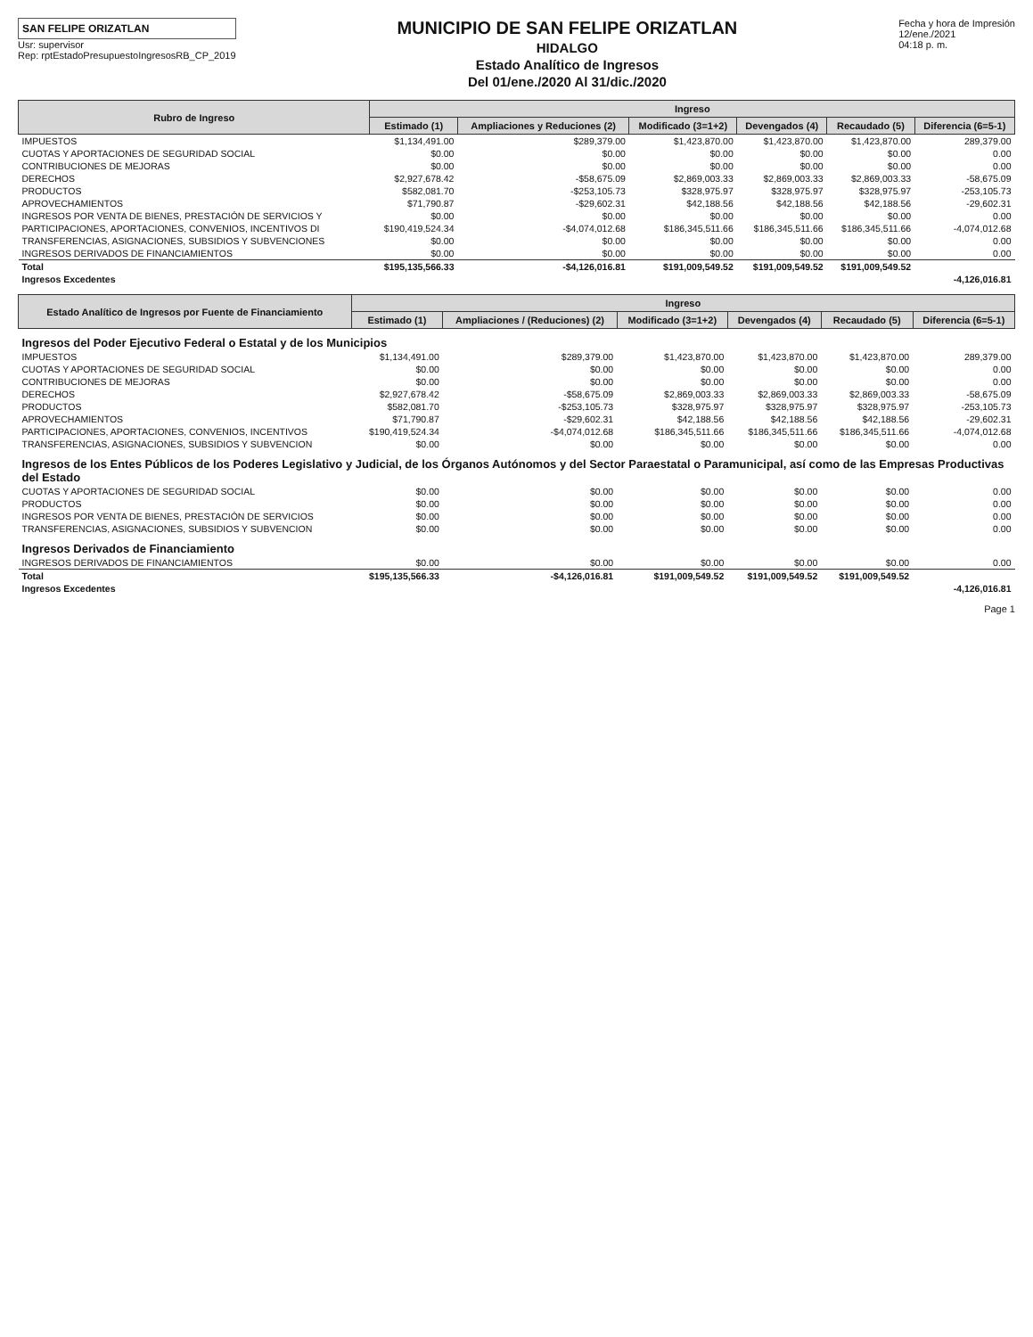SAN FELIPE ORIZATLAN
Usr: supervisor
Rep: rptEstadoPresupuestoIngresosRB_CP_2019
MUNICIPIO DE SAN FELIPE ORIZATLAN
HIDALGO
Estado Analítico de Ingresos
Del 01/ene./2020 Al 31/dic./2020
Fecha y hora de Impresión
12/ene./2021
04:18 p. m.
| Rubro de Ingreso | Ingreso | | | | | |
| --- | --- | --- | --- | --- | --- | --- |
| | Estimado (1) | Ampliaciones y Reduciones (2) | Modificado (3=1+2) | Devengados (4) | Recaudado (5) | Diferencia (6=5-1) |
| IMPUESTOS | $1,134,491.00 | $289,379.00 | $1,423,870.00 | $1,423,870.00 | $1,423,870.00 | 289,379.00 |
| CUOTAS Y APORTACIONES DE SEGURIDAD SOCIAL | $0.00 | $0.00 | $0.00 | $0.00 | $0.00 | 0.00 |
| CONTRIBUCIONES DE MEJORAS | $0.00 | $0.00 | $0.00 | $0.00 | $0.00 | 0.00 |
| DERECHOS | $2,927,678.42 | -$58,675.09 | $2,869,003.33 | $2,869,003.33 | $2,869,003.33 | -58,675.09 |
| PRODUCTOS | $582,081.70 | -$253,105.73 | $328,975.97 | $328,975.97 | $328,975.97 | -253,105.73 |
| APROVECHAMIENTOS | $71,790.87 | -$29,602.31 | $42,188.56 | $42,188.56 | $42,188.56 | -29,602.31 |
| INGRESOS POR VENTA DE BIENES, PRESTACIÓN DE SERVICIOS Y | $0.00 | $0.00 | $0.00 | $0.00 | $0.00 | 0.00 |
| PARTICIPACIONES, APORTACIONES, CONVENIOS, INCENTIVOS DI | $190,419,524.34 | -$4,074,012.68 | $186,345,511.66 | $186,345,511.66 | $186,345,511.66 | -4,074,012.68 |
| TRANSFERENCIAS, ASIGNACIONES, SUBSIDIOS Y SUBVENCIONES | $0.00 | $0.00 | $0.00 | $0.00 | $0.00 | 0.00 |
| INGRESOS DERIVADOS DE FINANCIAMIENTOS | $0.00 | $0.00 | $0.00 | $0.00 | $0.00 | 0.00 |
| Total | $195,135,566.33 | -$4,126,016.81 | $191,009,549.52 | $191,009,549.52 | $191,009,549.52 | |
| Ingresos Excedentes | | | | | | -4,126,016.81 |
| Estado Analítico de Ingresos por Fuente de Financiamiento | Ingreso | | | | | |
| --- | --- | --- | --- | --- | --- | --- |
| | Estimado (1) | Ampliaciones / (Reduciones) (2) | Modificado (3=1+2) | Devengados (4) | Recaudado (5) | Diferencia (6=5-1) |
| Ingresos del Poder Ejecutivo Federal o Estatal y de los Municipios | | | | | | |
| IMPUESTOS | $1,134,491.00 | $289,379.00 | $1,423,870.00 | $1,423,870.00 | $1,423,870.00 | 289,379.00 |
| CUOTAS Y APORTACIONES DE SEGURIDAD SOCIAL | $0.00 | $0.00 | $0.00 | $0.00 | $0.00 | 0.00 |
| CONTRIBUCIONES DE MEJORAS | $0.00 | $0.00 | $0.00 | $0.00 | $0.00 | 0.00 |
| DERECHOS | $2,927,678.42 | -$58,675.09 | $2,869,003.33 | $2,869,003.33 | $2,869,003.33 | -58,675.09 |
| PRODUCTOS | $582,081.70 | -$253,105.73 | $328,975.97 | $328,975.97 | $328,975.97 | -253,105.73 |
| APROVECHAMIENTOS | $71,790.87 | -$29,602.31 | $42,188.56 | $42,188.56 | $42,188.56 | -29,602.31 |
| PARTICIPACIONES, APORTACIONES, CONVENIOS, INCENTIVOS | $190,419,524.34 | -$4,074,012.68 | $186,345,511.66 | $186,345,511.66 | $186,345,511.66 | -4,074,012.68 |
| TRANSFERENCIAS, ASIGNACIONES, SUBSIDIOS Y SUBVENCION | $0.00 | $0.00 | $0.00 | $0.00 | $0.00 | 0.00 |
| Ingresos de los Entes Públicos de los Poderes Legislativo y Judicial, de los Órganos Autónomos y del Sector Paraestatal o Paramunicipal, así como de las Empresas Productivas del Estado | | | | | | |
| CUOTAS Y APORTACIONES DE SEGURIDAD SOCIAL | $0.00 | $0.00 | $0.00 | $0.00 | $0.00 | 0.00 |
| PRODUCTOS | $0.00 | $0.00 | $0.00 | $0.00 | $0.00 | 0.00 |
| INGRESOS POR VENTA DE BIENES, PRESTACIÓN DE SERVICIOS | $0.00 | $0.00 | $0.00 | $0.00 | $0.00 | 0.00 |
| TRANSFERENCIAS, ASIGNACIONES, SUBSIDIOS Y SUBVENCION | $0.00 | $0.00 | $0.00 | $0.00 | $0.00 | 0.00 |
| Ingresos Derivados de Financiamiento | | | | | | |
| INGRESOS DERIVADOS DE FINANCIAMIENTOS | $0.00 | $0.00 | $0.00 | $0.00 | $0.00 | 0.00 |
| Total | $195,135,566.33 | -$4,126,016.81 | $191,009,549.52 | $191,009,549.52 | $191,009,549.52 | |
| Ingresos Excedentes | | | | | | -4,126,016.81 |
Page 1